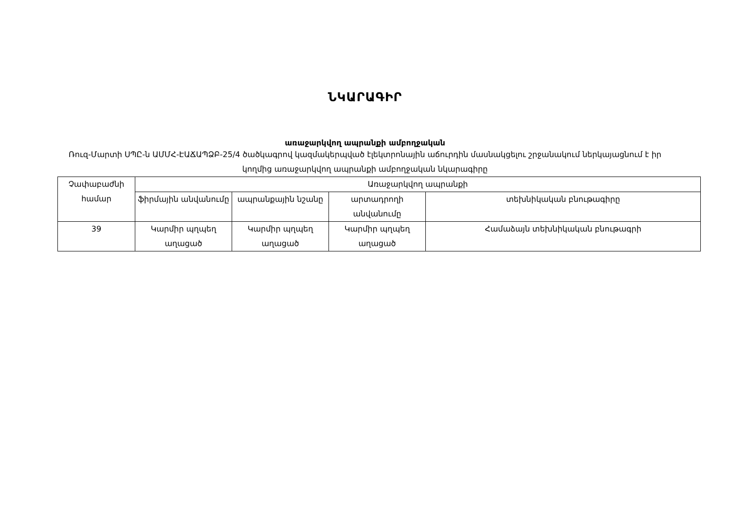ՆԿԱՐԱԳԻՐ
առաջարկվող ապրանքի ամբողջական
Ռուզ-Մարտի ՍՊԸ-ն ԱՄՄՀ-ԷԱՃԱՊՁԲ-25/4 ծածկագրով կազմակերպված էլեկտրոնային աճուրդին մասնակցելու շրջանակում ներկայացնում է իր կողմից առաջարկվող ապրանքի ամբողջական նկարագիրը
| Չափաբաժնի համար | Առաջարկվող ապրանքի | | | |
| --- | --- | --- | --- | --- |
| | ֆիրմային անվանումը | ապրանքային նշանը | արտադրողի անվանումը | տեխնիկական բնութագիրը |
| 39 | Կարմիր պղպեղ աղացած | Կարմիր պղպեղ աղացած | Կարմիր պղպեղ աղացած | Համաձայն տեխնիկական բնութագրի |